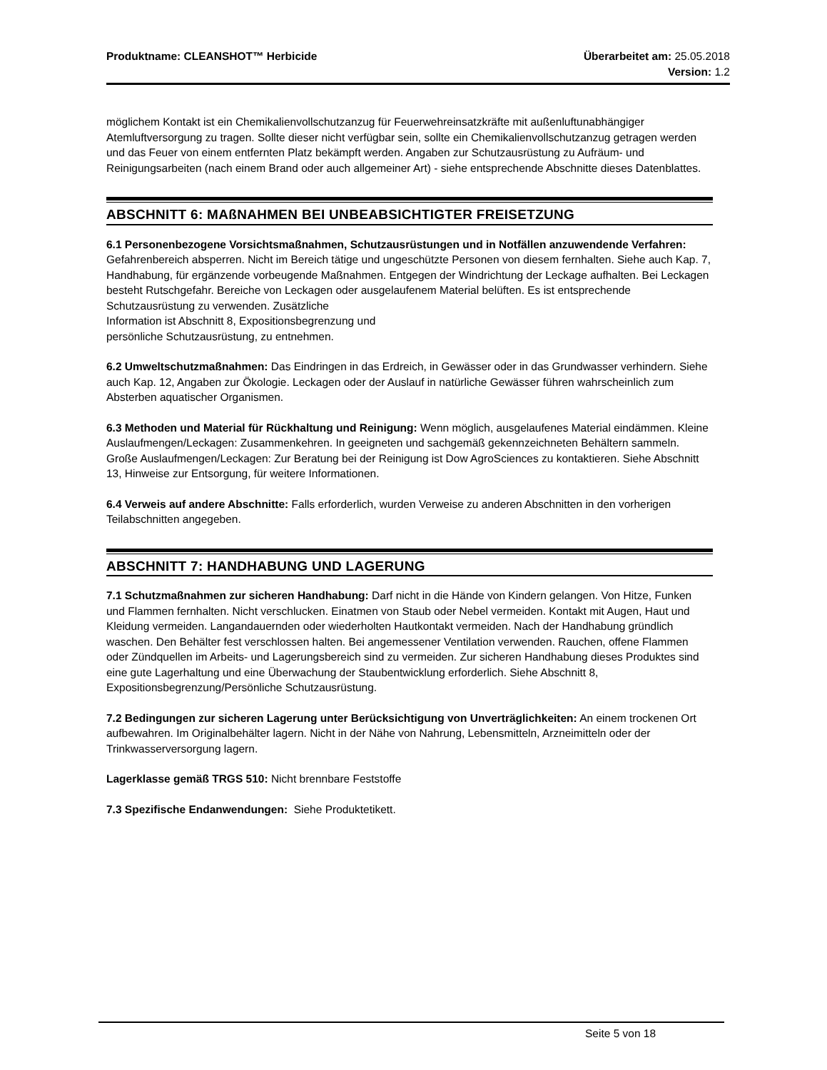Produktname: CLEANSHOT™ Herbicide
Überarbeitet am: 25.05.2018
Version: 1.2
möglichem Kontakt ist ein Chemikalienvollschutzanzug für Feuerwehreinsatzkräfte mit außenluftunabhängiger Atemluftversorgung zu tragen. Sollte dieser nicht verfügbar sein, sollte ein Chemikalienvollschutzanzug getragen werden und das Feuer von einem entfernten Platz bekämpft werden. Angaben zur Schutzausrüstung zu Aufräum- und Reinigungsarbeiten (nach einem Brand oder auch allgemeiner Art) - siehe entsprechende Abschnitte dieses Datenblattes.
ABSCHNITT 6: MAßNAHMEN BEI UNBEABSICHTIGTER FREISETZUNG
6.1 Personenbezogene Vorsichtsmaßnahmen, Schutzausrüstungen und in Notfällen anzuwendende Verfahren: Gefahrenbereich absperren. Nicht im Bereich tätige und ungeschützte Personen von diesem fernhalten. Siehe auch Kap. 7, Handhabung, für ergänzende vorbeugende Maßnahmen. Entgegen der Windrichtung der Leckage aufhalten. Bei Leckagen besteht Rutschgefahr. Bereiche von Leckagen oder ausgelaufenem Material belüften. Es ist entsprechende Schutzausrüstung zu verwenden. Zusätzliche
Information ist Abschnitt 8, Expositionsbegrenzung und
persönliche Schutzausrüstung, zu entnehmen.
6.2 Umweltschutzmaßnahmen: Das Eindringen in das Erdreich, in Gewässer oder in das Grundwasser verhindern. Siehe auch Kap. 12, Angaben zur Ökologie. Leckagen oder der Auslauf in natürliche Gewässer führen wahrscheinlich zum Absterben aquatischer Organismen.
6.3 Methoden und Material für Rückhaltung und Reinigung: Wenn möglich, ausgelaufenes Material eindämmen. Kleine Auslaufmengen/Leckagen: Zusammenkehren. In geeigneten und sachgemäß gekennzeichneten Behältern sammeln. Große Auslaufmengen/Leckagen: Zur Beratung bei der Reinigung ist Dow AgroSciences zu kontaktieren. Siehe Abschnitt 13, Hinweise zur Entsorgung, für weitere Informationen.
6.4 Verweis auf andere Abschnitte: Falls erforderlich, wurden Verweise zu anderen Abschnitten in den vorherigen Teilabschnitten angegeben.
ABSCHNITT 7: HANDHABUNG UND LAGERUNG
7.1 Schutzmaßnahmen zur sicheren Handhabung: Darf nicht in die Hände von Kindern gelangen. Von Hitze, Funken und Flammen fernhalten. Nicht verschlucken. Einatmen von Staub oder Nebel vermeiden. Kontakt mit Augen, Haut und Kleidung vermeiden. Langandauernden oder wiederholten Hautkontakt vermeiden. Nach der Handhabung gründlich waschen. Den Behälter fest verschlossen halten. Bei angemessener Ventilation verwenden. Rauchen, offene Flammen oder Zündquellen im Arbeits- und Lagerungsbereich sind zu vermeiden. Zur sicheren Handhabung dieses Produktes sind eine gute Lagerhaltung und eine Überwachung der Staubentwicklung erforderlich. Siehe Abschnitt 8, Expositionsbegrenzung/Persönliche Schutzausrüstung.
7.2 Bedingungen zur sicheren Lagerung unter Berücksichtigung von Unverträglichkeiten: An einem trockenen Ort aufbewahren. Im Originalbehälter lagern. Nicht in der Nähe von Nahrung, Lebensmitteln, Arzneimitteln oder der Trinkwasserversorgung lagern.
Lagerklasse gemäß TRGS 510: Nicht brennbare Feststoffe
7.3 Spezifische Endanwendungen: Siehe Produktetikett.
Seite 5 von 18